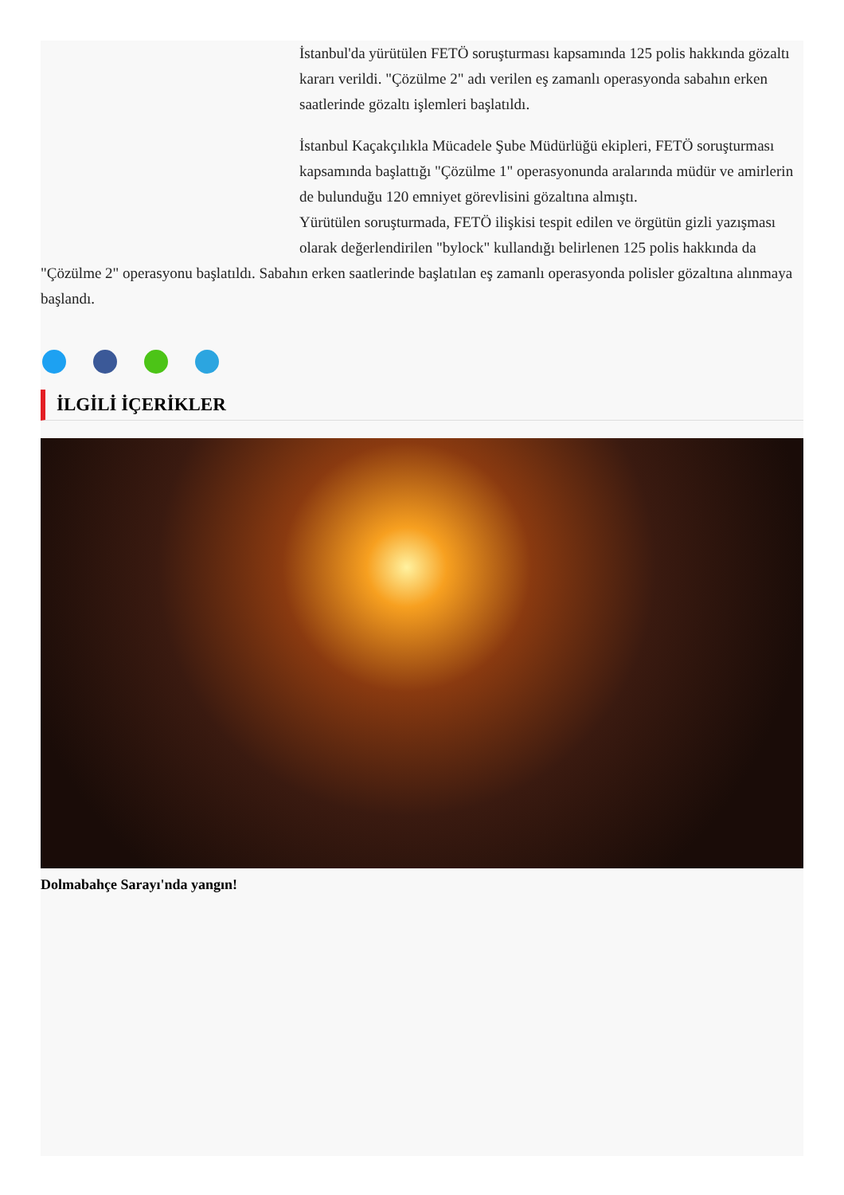İstanbul'da yürütülen FETÖ soruşturması kapsamında 125 polis hakkında gözaltı kararı verildi. "Çözülme 2" adı verilen eş zamanlı operasyonda sabahın erken saatlerinde gözaltı işlemleri başlatıldı.
İstanbul Kaçakçılıkla Mücadele Şube Müdürlüğü ekipleri, FETÖ soruşturması kapsamında başlattığı "Çözülme 1" operasyonunda aralarında müdür ve amirlerin de bulunduğu 120 emniyet görevlisini gözaltına almıştı.
Yürütülen soruşturmada, FETÖ ilişkisi tespit edilen ve örgütün gizli yazışması olarak değerlendirilen "bylock" kullandığı belirlenen 125 polis hakkında da "Çözülme 2" operasyonu başlatıldı. Sabahın erken saatlerinde başlatılan eş zamanlı operasyonda polisler gözaltına alınmaya başlandı.
İLGİLİ İÇERİKLER
Dolmabahçe Sarayı'nda yangın!